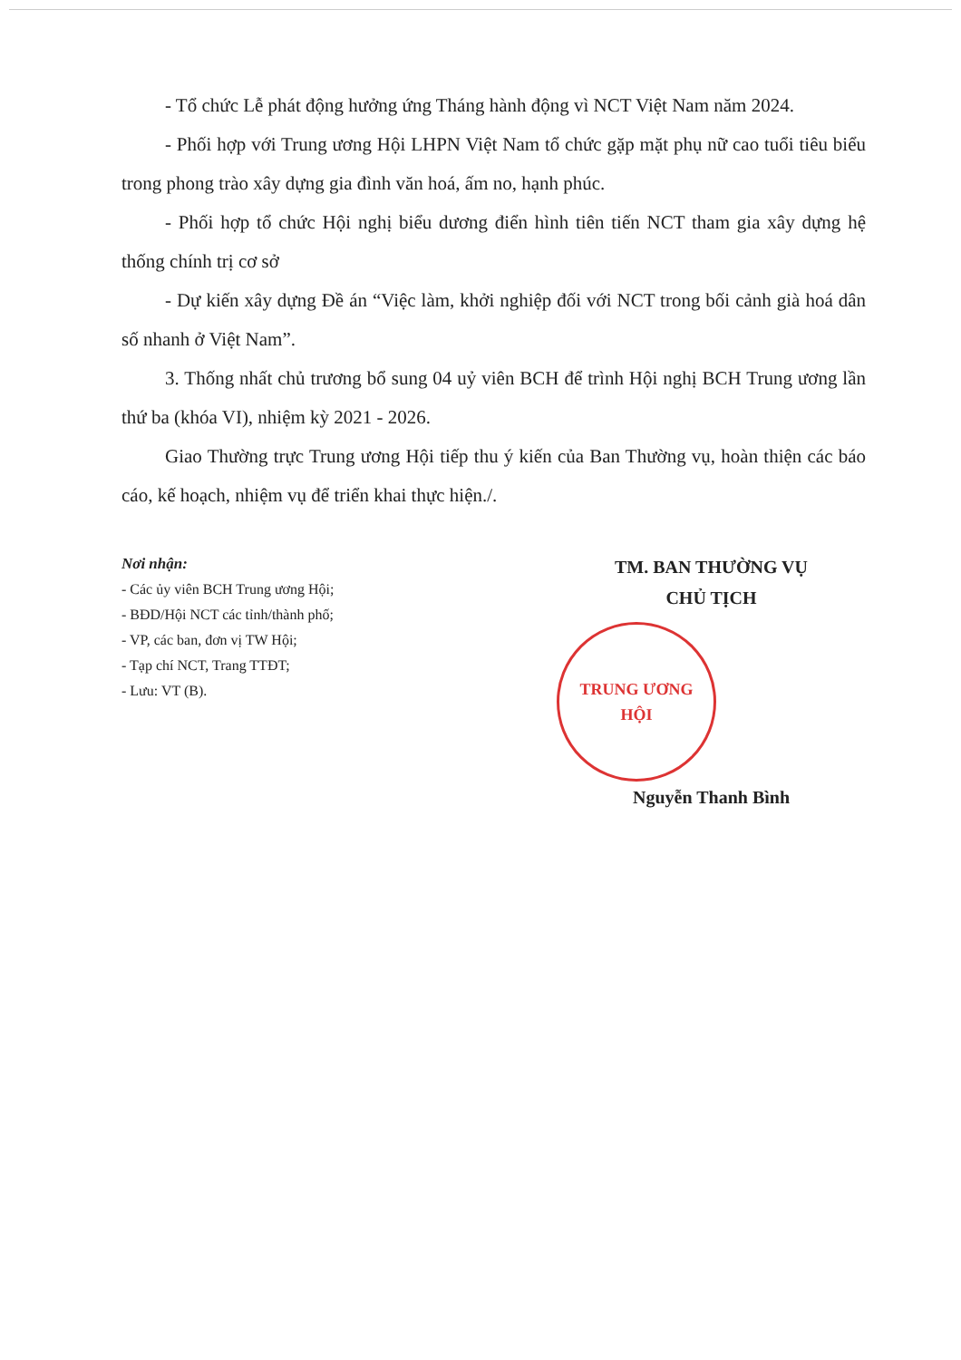- Tổ chức Lễ phát động hưởng ứng Tháng hành động vì NCT Việt Nam năm 2024.
- Phối hợp với Trung ương Hội LHPN Việt Nam tổ chức gặp mặt phụ nữ cao tuổi tiêu biểu trong phong trào xây dựng gia đình văn hoá, ấm no, hạnh phúc.
- Phối hợp tổ chức Hội nghị biểu dương điển hình tiên tiến NCT tham gia xây dựng hệ thống chính trị cơ sở
- Dự kiến xây dựng Đề án “Việc làm, khởi nghiệp đối với NCT trong bối cảnh già hoá dân số nhanh ở Việt Nam”.
3. Thống nhất chủ trương bổ sung 04 uỷ viên BCH để trình Hội nghị BCH Trung ương lần thứ ba (khóa VI), nhiệm kỳ 2021 - 2026.
Giao Thường trực Trung ương Hội tiếp thu ý kiến của Ban Thường vụ, hoàn thiện các báo cáo, kế hoạch, nhiệm vụ để triển khai thực hiện./.
Nơi nhận:
- Các ủy viên BCH Trung ương Hội;
- BĐD/Hội NCT các tỉnh/thành phố;
- VP, các ban, đơn vị TW Hội;
- Tạp chí NCT, Trang TTĐT;
- Lưu: VT (B).
TM. BAN THƯỜNG VỤ
CHỦ TỊCH
TRUNG ƯƠNG
HỘI
Nguyễn Thanh Bình